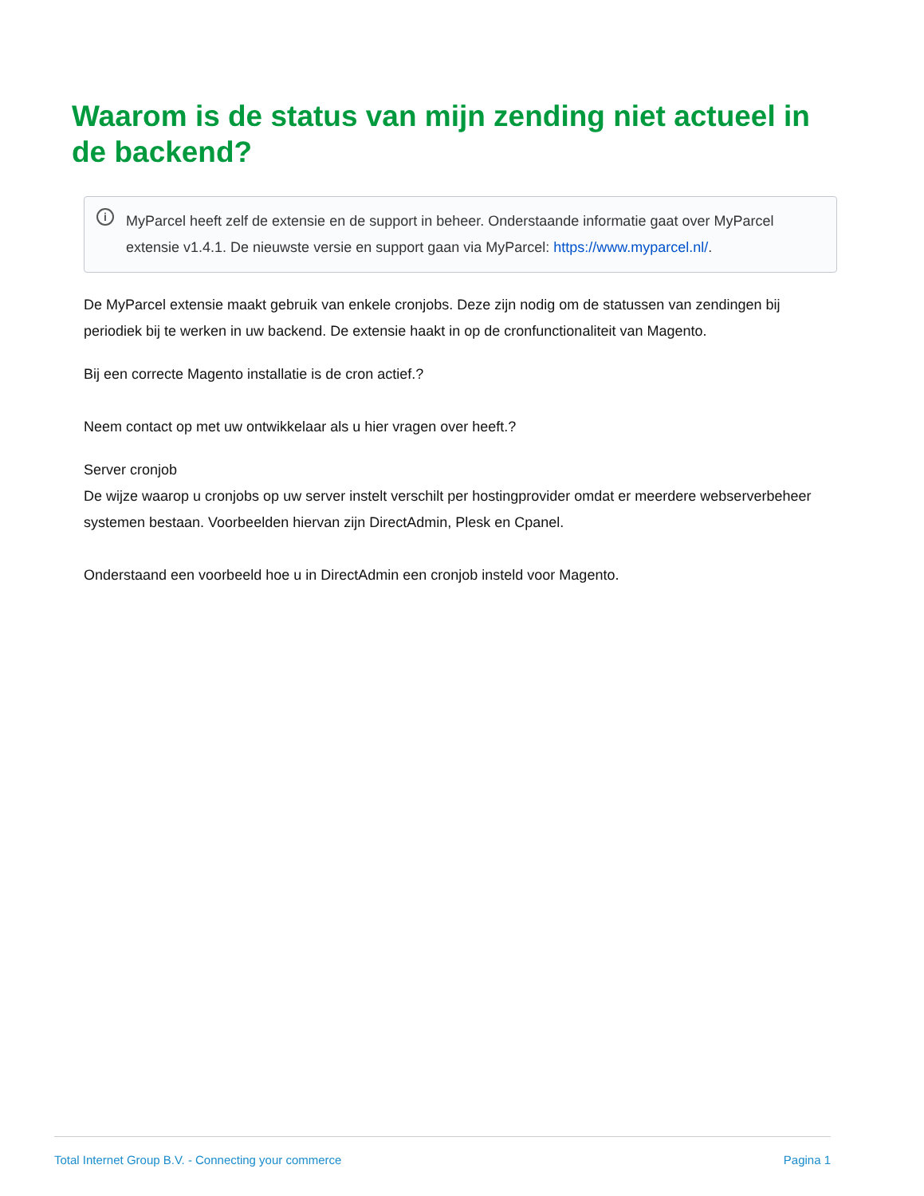Waarom is de status van mijn zending niet actueel in de backend?
i MyParcel heeft zelf de extensie en de support in beheer. Onderstaande informatie gaat over MyParcel extensie v1.4.1. De nieuwste versie en support gaan via MyParcel: https://www.myparcel.nl/.
De MyParcel extensie maakt gebruik van enkele cronjobs. Deze zijn nodig om de statussen van zendingen bij periodiek bij te werken in uw backend. De extensie haakt in op de cronfunctionaliteit van Magento.
Bij een correcte Magento installatie is de cron actief.?
Neem contact op met uw ontwikkelaar als u hier vragen over heeft.?
Server cronjob
De wijze waarop u cronjobs op uw server instelt verschilt per hostingprovider omdat er meerdere webserverbeheer systemen bestaan. Voorbeelden hiervan zijn DirectAdmin, Plesk en Cpanel.
Onderstaand een voorbeeld hoe u in DirectAdmin een cronjob insteld voor Magento.
Total Internet Group B.V. - Connecting your commerce Pagina 1